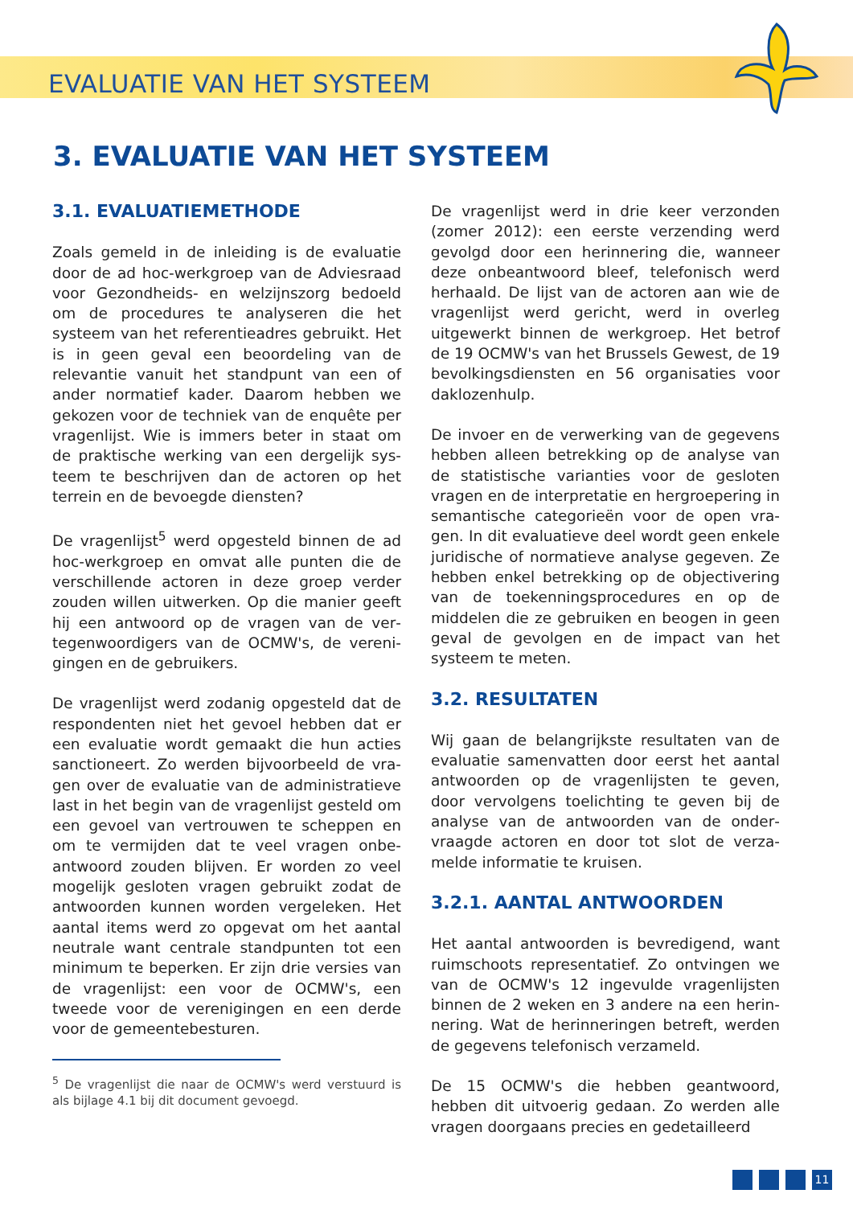EVALUATIE VAN HET SYSTEEM
3. EVALUATIE VAN HET SYSTEEM
3.1. EVALUATIEMETHODE
Zoals gemeld in de inleiding is de evaluatie door de ad hoc-werkgroep van de Advies­raad voor Gezondheids- en welzijnszorg be­doeld om de procedures te analyseren die het systeem van het referentieadres gebruikt. Het is in geen geval een beoordeling van de relevantie vanuit het standpunt van een of ander normatief kader. Daarom hebben we gekozen voor de techniek van de enquête per vragenlijst. Wie is immers beter in staat om de praktische werking van een dergelijk sys­teem te beschrijven dan de actoren op het terrein en de bevoegde diensten?
De vragenlijst<sup>5</sup> werd opgesteld binnen de ad hoc-werkgroep en omvat alle punten die de verschillende actoren in deze groep verder zouden willen uitwerken. Op die manier geeft hij een antwoord op de vragen van de ver­tegenwoordigers van de OCMW's, de vereni­gingen en de gebruikers.
De vragenlijst werd zodanig opgesteld dat de respondenten niet het gevoel hebben dat er een evaluatie wordt gemaakt die hun acties sanctioneert. Zo werden bijvoorbeeld de vra­gen over de evaluatie van de administratieve last in het begin van de vragenlijst gesteld om een gevoel van vertrouwen te scheppen en om te vermijden dat te veel vragen onbe­antwoord zouden blijven. Er worden zo veel mogelijk gesloten vragen gebruikt zodat de antwoorden kunnen worden vergeleken. Het aantal items werd zo opgevat om het aan­tal neutrale want centrale standpunten tot een minimum te beperken. Er zijn drie versies van de vragenlijst: een voor de OCMW's, een tweede voor de verenigingen en een derde voor de gemeentebesturen.
<sup>5</sup> De vragenlijst die naar de OCMW's werd verstuurd is als bijlage 4.1 bij dit document gevoegd.
De vragenlijst werd in drie keer verzonden (zo­mer 2012): een eerste verzending werd gevolgd door een herinnering die, wanneer deze onbe­antwoord bleef, telefonisch werd herhaald. De lijst van de actoren aan wie de vragenlijst werd gericht, werd in overleg uitgewerkt binnen de werkgroep. Het betrof de 19 OCMW's van het Brussels Gewest, de 19 bevolkingsdiensten en 56 organisaties voor daklozenhulp.
De invoer en de verwerking van de gegevens hebben alleen betrekking op de analyse van de statistische varianties voor de gesloten vra­gen en de interpretatie en hergroepering in semantische categorieën voor de open vra­gen. In dit evaluatieve deel wordt geen enke­le juridische of normatieve analyse gegeven. Ze hebben enkel betrekking op de objecti­vering van de toekenningsprocedures en op de middelen die ze gebruiken en beogen in geen geval de gevolgen en de impact van het systeem te meten.
3.2. RESULTATEN
Wij gaan de belangrijkste resultaten van de evaluatie samenvatten door eerst het aan­tal antwoorden op de vragenlijsten te geven, door vervolgens toelichting te geven bij de analyse van de antwoorden van de onder­vraagde actoren en door tot slot de verza­melde informatie te kruisen.
3.2.1. AANTAL ANTWOORDEN
Het aantal antwoorden is bevredigend, want ruimschoots representatief. Zo ontvingen we van de OCMW's 12 ingevulde vragenlijsten binnen de 2 weken en 3 andere na een herin­nering. Wat de herinneringen betreft, werden de gegevens telefonisch verzameld.
De 15 OCMW's die hebben geantwoord, hebben dit uitvoerig gedaan. Zo werden alle vragen doorgaans precies en gedetailleerd
11